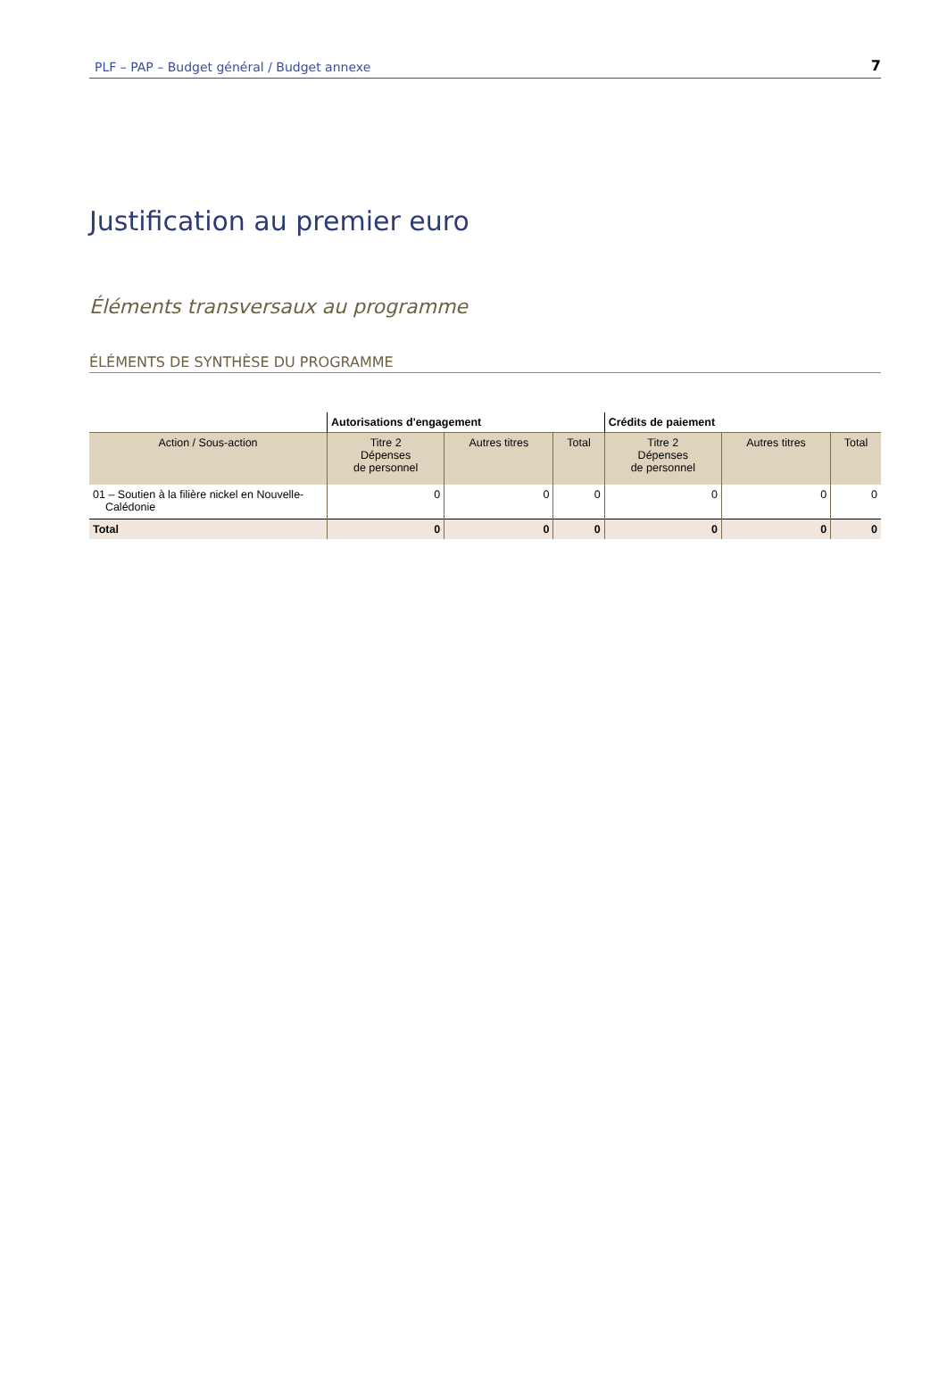PLF – PAP – Budget général / Budget annexe 7
Justification au premier euro
Éléments transversaux au programme
ÉLÉMENTS DE SYNTHÈSE DU PROGRAMME
| | Autorisations d'engagement | | | Crédits de paiement | | |
| --- | --- | --- | --- | --- | --- | --- |
| Action / Sous-action | Titre 2 Dépenses de personnel | Autres titres | Total | Titre 2 Dépenses de personnel | Autres titres | Total |
| 01 – Soutien à la filière nickel en Nouvelle- Calédonie | 0 | 0 | 0 | 0 | 0 | 0 |
| Total | 0 | 0 | 0 | 0 | 0 | 0 |